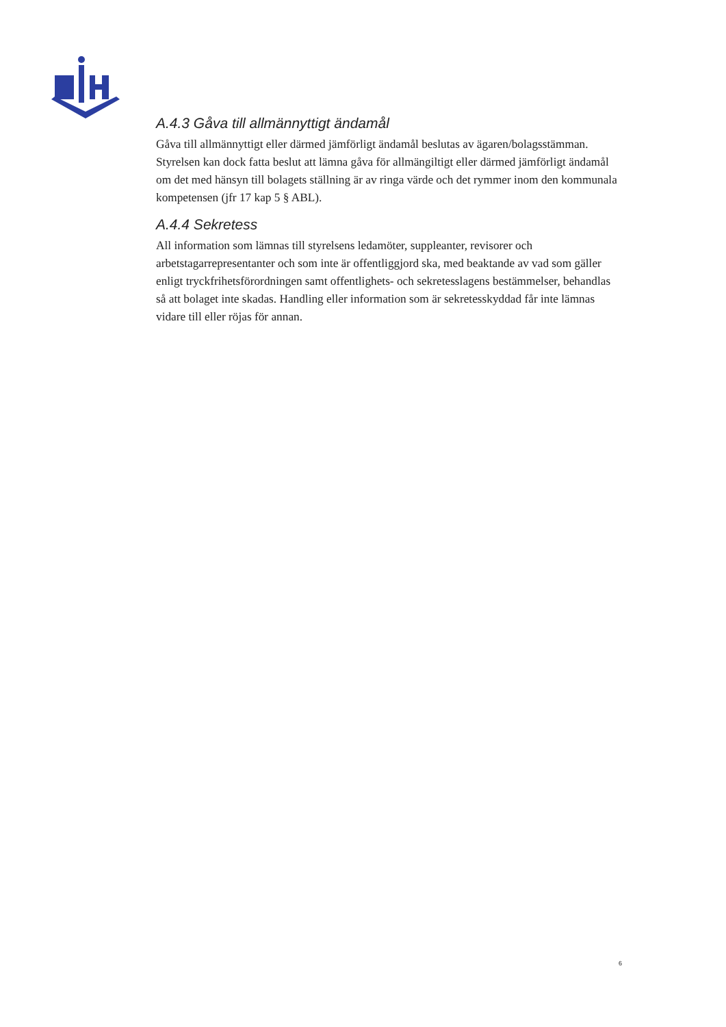A.4.3 Gåva till allmännyttigt ändamål
Gåva till allmännyttigt eller därmed jämförligt ändamål beslutas av ägaren/bolagsstämman. Styrelsen kan dock fatta beslut att lämna gåva för allmängiltigt eller därmed jämförligt ändamål om det med hänsyn till bolagets ställning är av ringa värde och det rymmer inom den kommunala kompetensen (jfr 17 kap 5 § ABL).
A.4.4 Sekretess
All information som lämnas till styrelsens ledamöter, suppleanter, revisorer och arbetstagarrepresentanter och som inte är offentliggjord ska, med beaktande av vad som gäller enligt tryckfrihetsförordningen samt offentlighets- och sekretesslagens bestämmelser, behandlas så att bolaget inte skadas. Handling eller information som är sekretesskyddad får inte lämnas vidare till eller röjas för annan.
6